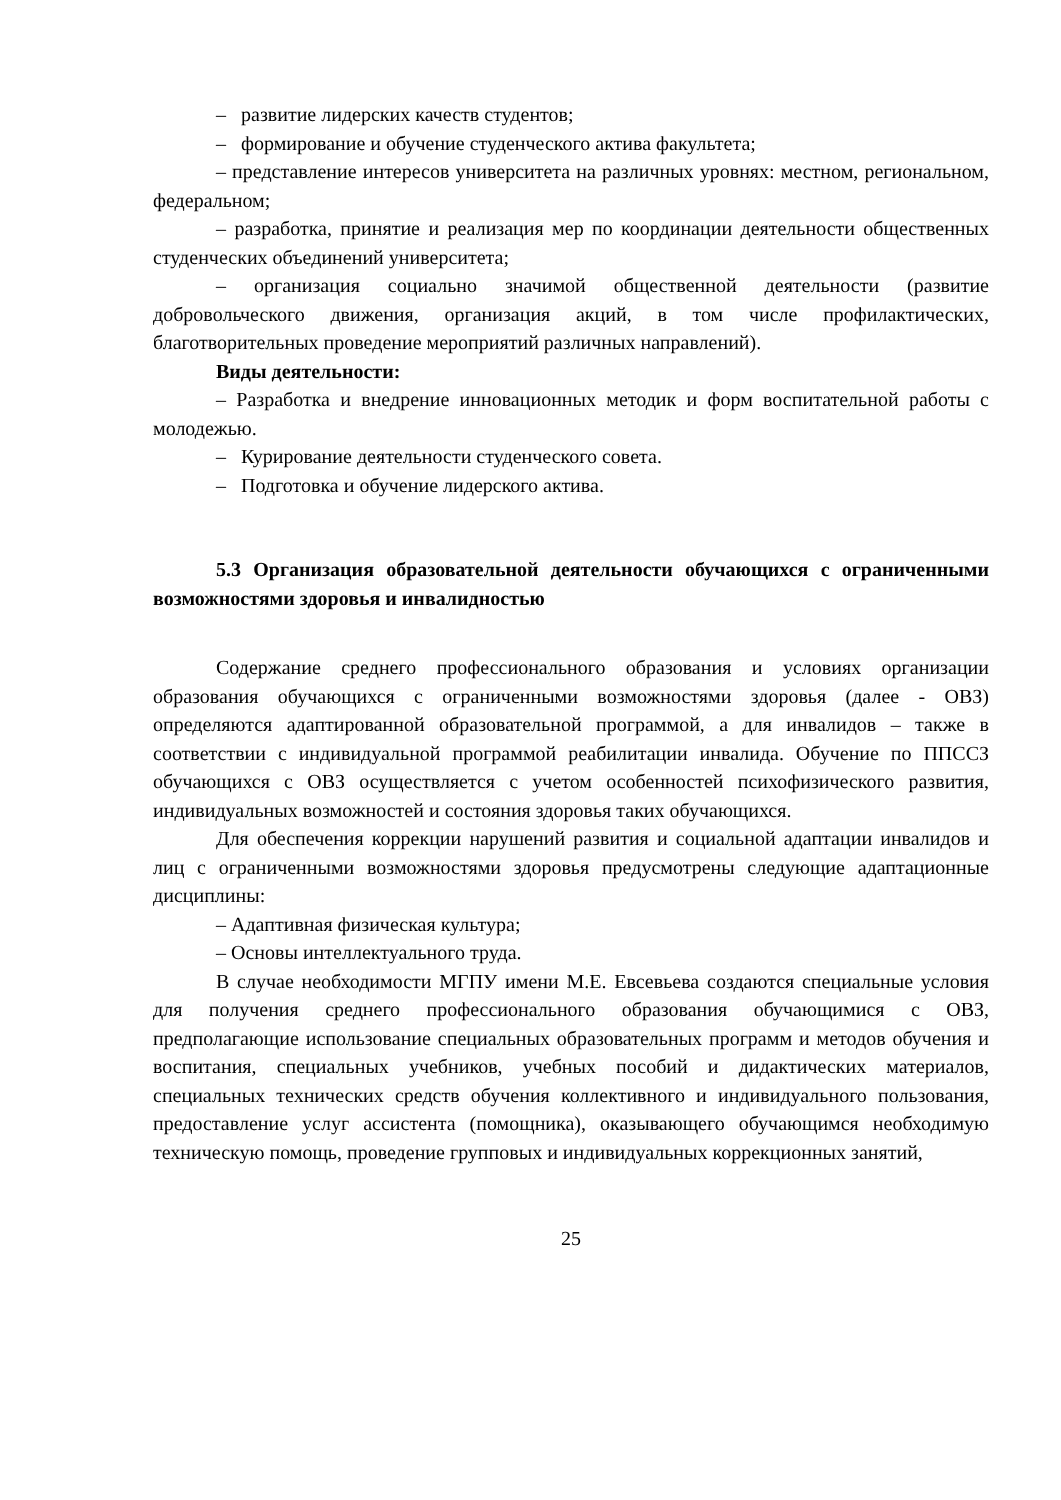– развитие лидерских качеств студентов;
– формирование и обучение студенческого актива факультета;
– представление интересов университета на различных уровнях: местном, региональном, федеральном;
– разработка, принятие и реализация мер по координации деятельности общественных студенческих объединений университета;
– организация социально значимой общественной деятельности (развитие добровольческого движения, организация акций, в том числе профилактических, благотворительных проведение мероприятий различных направлений).
Виды деятельности:
– Разработка и внедрение инновационных методик и форм воспитательной работы с молодежью.
– Курирование деятельности студенческого совета.
– Подготовка и обучение лидерского актива.
5.3 Организация образовательной деятельности обучающихся с ограниченными возможностями здоровья и инвалидностью
Содержание среднего профессионального образования и условиях организации образования обучающихся с ограниченными возможностями здоровья (далее - ОВЗ) определяются адаптированной образовательной программой, а для инвалидов – также в соответствии с индивидуальной программой реабилитации инвалида. Обучение по ППССЗ обучающихся с ОВЗ осуществляется с учетом особенностей психофизического развития, индивидуальных возможностей и состояния здоровья таких обучающихся.
Для обеспечения коррекции нарушений развития и социальной адаптации инвалидов и лиц с ограниченными возможностями здоровья предусмотрены следующие адаптационные дисциплины:
– Адаптивная физическая культура;
– Основы интеллектуального труда.
В случае необходимости МГПУ имени М.Е. Евсевьева создаются специальные условия для получения среднего профессионального образования обучающимися с ОВЗ, предполагающие использование специальных образовательных программ и методов обучения и воспитания, специальных учебников, учебных пособий и дидактических материалов, специальных технических средств обучения коллективного и индивидуального пользования, предоставление услуг ассистента (помощника), оказывающего обучающимся необходимую техническую помощь, проведение групповых и индивидуальных коррекционных занятий,
25